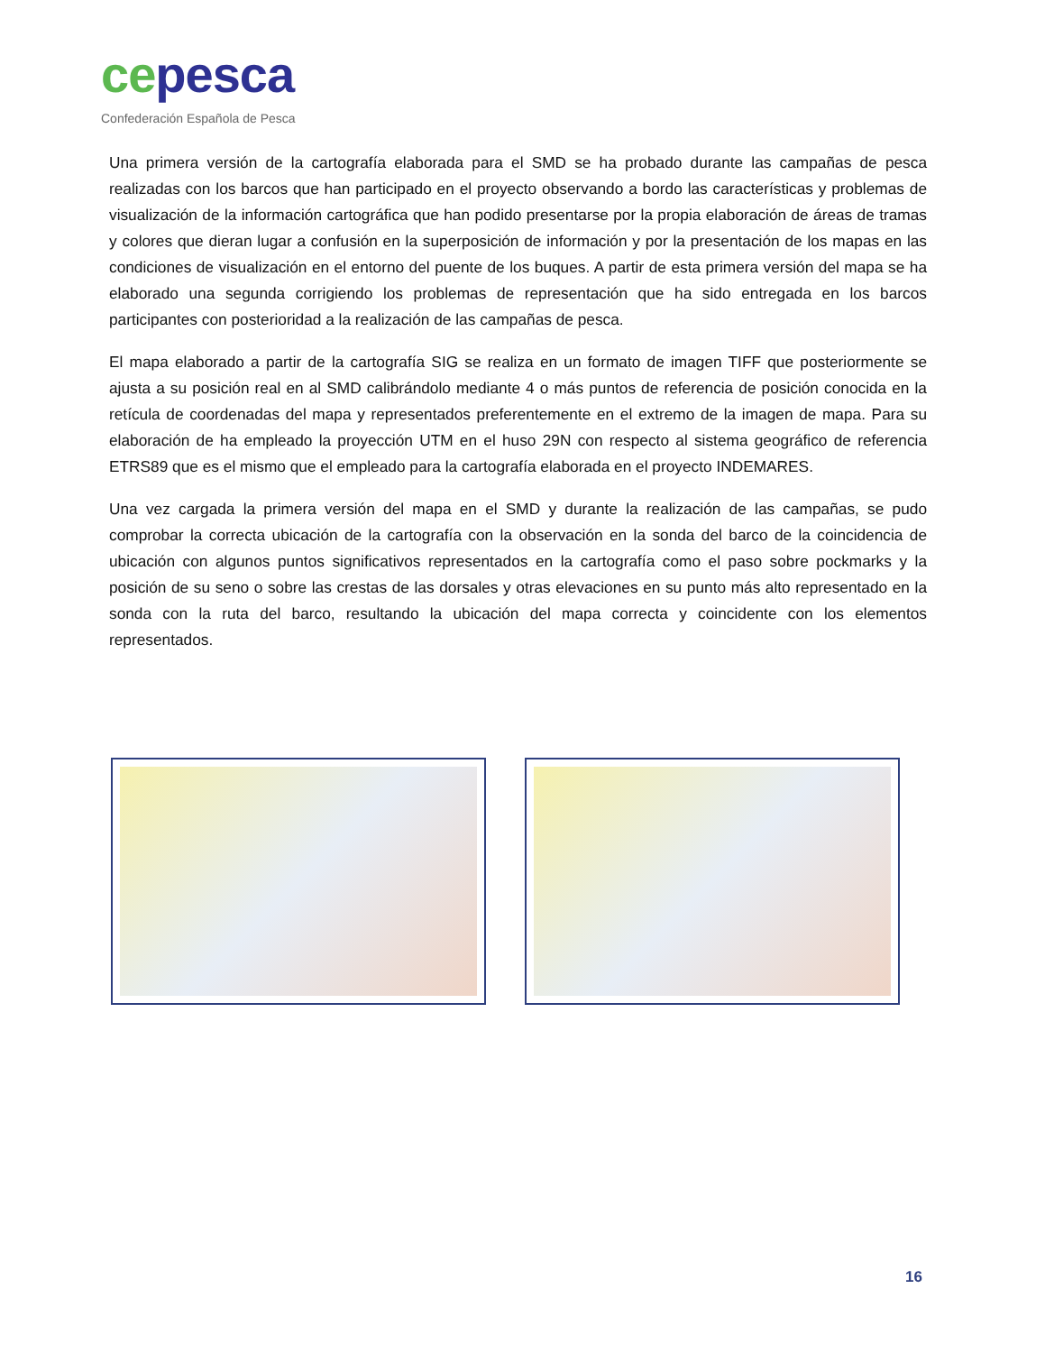ce pesca
Confederación Española de Pesca
Una primera versión de la cartografía elaborada para el SMD se ha probado durante las campañas de pesca realizadas con los barcos que han participado en el proyecto observando a bordo las características y problemas de visualización de la información cartográfica que han podido presentarse por la propia elaboración de áreas de tramas y colores que dieran lugar a confusión en la superposición de información y por la presentación de los mapas en las condiciones de visualización en el entorno del puente de los buques. A partir de esta primera versión del mapa se ha elaborado una segunda corrigiendo los problemas de representación que ha sido entregada en los barcos participantes con posterioridad a la realización de las campañas de pesca.
El mapa elaborado a partir de la cartografía SIG se realiza en un formato de imagen TIFF que posteriormente se ajusta a su posición real en al SMD calibrándolo mediante 4 o más puntos de referencia de posición conocida en la retícula de coordenadas del mapa y representados preferentemente en el extremo de la imagen de mapa. Para su elaboración de ha empleado la proyección UTM en el huso 29N con respecto al sistema geográfico de referencia ETRS89 que es el mismo que el empleado para la cartografía elaborada en el proyecto INDEMARES.
Una vez cargada la primera versión del mapa en el SMD y durante la realización de las campañas, se pudo comprobar la correcta ubicación de la cartografía con la observación en la sonda del barco de la coincidencia de ubicación con algunos puntos significativos representados en la cartografía como el paso sobre pockmarks y la posición de su seno o sobre las crestas de las dorsales y otras elevaciones en su punto más alto representado en la sonda con la ruta del barco, resultando la ubicación del mapa correcta y coincidente con los elementos representados.
16